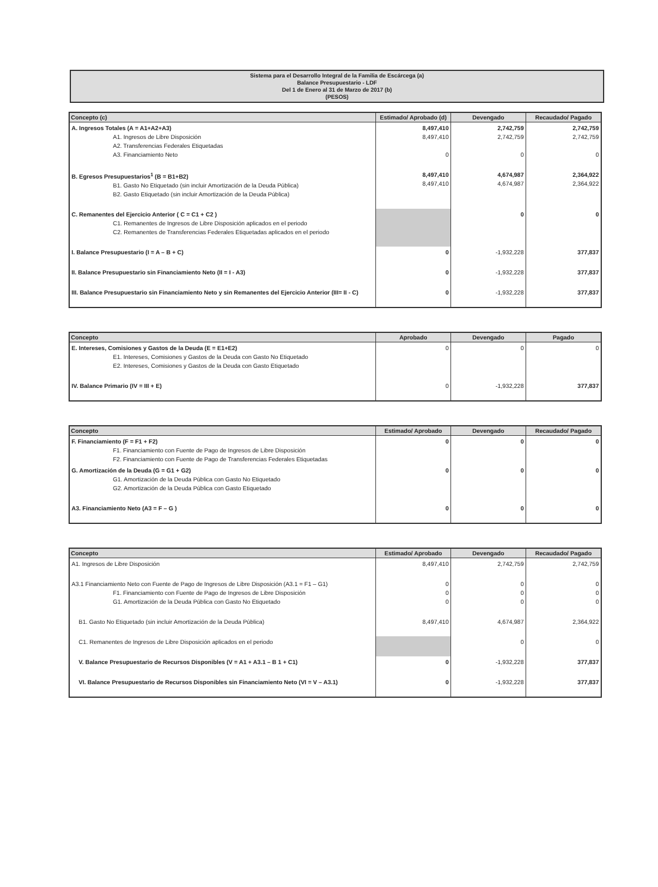Sistema para el Desarrollo Integral de la Familia de Escárcega (a)
Balance Presupuestario - LDF
Del 1 de Enero al 31 de Marzo de 2017 (b)
(PESOS)
| Concepto (c) | Estimado/ Aprobado (d) | Devengado | Recaudado/ Pagado |
| --- | --- | --- | --- |
| A. Ingresos Totales (A = A1+A2+A3) A1. Ingresos de Libre Disposición A2. Transferencias Federales Etiquetadas A3. Financiamiento Neto | 8,497,410 8,497,410 0 | 2,742,759 2,742,759 0 | 2,742,759 2,742,759 0 |
| B. Egresos Presupuestarios<sup>1</sup> (B = B1+B2) B1. Gasto No Etiquetado (sin incluir Amortización de la Deuda Pública) B2. Gasto Etiquetado (sin incluir Amortización de la Deuda Pública) | 8,497,410 8,497,410 | 4,674,987 4,674,987 | 2,364,922 2,364,922 |
| C. Remanentes del Ejercicio Anterior ( C = C1 + C2 ) C1. Remanentes de Ingresos de Libre Disposición aplicados en el periodo C2. Remanentes de Transferencias Federales Etiquetadas aplicados en el periodo | | 0 | 0 |
| I. Balance Presupuestario (I = A – B + C) | 0 | -1,932,228 | 377,837 |
| II. Balance Presupuestario sin Financiamiento Neto (II = I - A3) | 0 | -1,932,228 | 377,837 |
| III. Balance Presupuestario sin Financiamiento Neto y sin Remanentes del Ejercicio Anterior (III= II - C) | 0 | -1,932,228 | 377,837 |
| Concepto | Aprobado | Devengado | Pagado |
| --- | --- | --- | --- |
| E. Intereses, Comisiones y Gastos de la Deuda (E = E1+E2) E1. Intereses, Comisiones y Gastos de la Deuda con Gasto No Etiquetado E2. Intereses, Comisiones y Gastos de la Deuda con Gasto Etiquetado | 0 | 0 | 0 |
| IV. Balance Primario (IV = III + E) | 0 | -1,932,228 | 377,837 |
| Concepto | Estimado/ Aprobado | Devengado | Recaudado/ Pagado |
| --- | --- | --- | --- |
| F. Financiamiento (F = F1 + F2) F1. Financiamiento con Fuente de Pago de Ingresos de Libre Disposición F2. Financiamiento con Fuente de Pago de Transferencias Federales Etiquetadas | 0 | 0 | 0 |
| G. Amortización de la Deuda (G = G1 + G2) G1. Amortización de la Deuda Pública con Gasto No Etiquetado G2. Amortización de la Deuda Pública con Gasto Etiquetado | 0 | 0 | 0 |
| A3. Financiamiento Neto (A3 = F – G ) | 0 | 0 | 0 |
| Concepto | Estimado/ Aprobado | Devengado | Recaudado/ Pagado |
| --- | --- | --- | --- |
| A1. Ingresos de Libre Disposición | 8,497,410 | 2,742,759 | 2,742,759 |
| A3.1 Financiamiento Neto con Fuente de Pago de Ingresos de Libre Disposición (A3.1 = F1 – G1) F1. Financiamiento con Fuente de Pago de Ingresos de Libre Disposición G1. Amortización de la Deuda Pública con Gasto No Etiquetado | 0 0 0 | 0 0 0 | 0 0 0 |
| B1. Gasto No Etiquetado (sin incluir Amortización de la Deuda Pública) | 8,497,410 | 4,674,987 | 2,364,922 |
| C1. Remanentes de Ingresos de Libre Disposición aplicados en el periodo | | 0 | 0 |
| V. Balance Presupuestario de Recursos Disponibles (V = A1 + A3.1 – B 1 + C1) | 0 | -1,932,228 | 377,837 |
| VI. Balance Presupuestario de Recursos Disponibles sin Financiamiento Neto (VI = V – A3.1) | 0 | -1,932,228 | 377,837 |